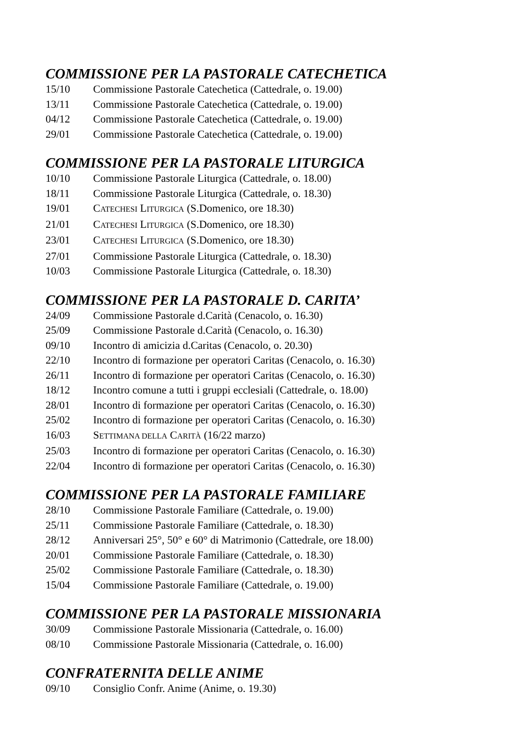COMMISSIONE PER LA PASTORALE CATECHETICA
15/10 Commissione Pastorale Catechetica (Cattedrale, o. 19.00)
13/11 Commissione Pastorale Catechetica (Cattedrale, o. 19.00)
04/12 Commissione Pastorale Catechetica (Cattedrale, o. 19.00)
29/01 Commissione Pastorale Catechetica (Cattedrale, o. 19.00)
COMMISSIONE PER LA PASTORALE LITURGICA
10/10 Commissione Pastorale Liturgica (Cattedrale, o. 18.00)
18/11 Commissione Pastorale Liturgica (Cattedrale, o. 18.30)
19/01 CATECHESI LITURGICA (S.Domenico, ore 18.30)
21/01 CATECHESI LITURGICA (S.Domenico, ore 18.30)
23/01 CATECHESI LITURGICA (S.Domenico, ore 18.30)
27/01 Commissione Pastorale Liturgica (Cattedrale, o. 18.30)
10/03 Commissione Pastorale Liturgica (Cattedrale, o. 18.30)
COMMISSIONE PER LA PASTORALE D. CARITA’
24/09 Commissione Pastorale d.Carità (Cenacolo, o. 16.30)
25/09 Commissione Pastorale d.Carità (Cenacolo, o. 16.30)
09/10 Incontro di amicizia d.Caritas (Cenacolo, o. 20.30)
22/10 Incontro di formazione per operatori Caritas (Cenacolo, o. 16.30)
26/11 Incontro di formazione per operatori Caritas (Cenacolo, o. 16.30)
18/12 Incontro comune a tutti i gruppi ecclesiali (Cattedrale, o. 18.00)
28/01 Incontro di formazione per operatori Caritas (Cenacolo, o. 16.30)
25/02 Incontro di formazione per operatori Caritas (Cenacolo, o. 16.30)
16/03 SETTIMANA DELLA CARITÀ (16/22 marzo)
25/03 Incontro di formazione per operatori Caritas (Cenacolo, o. 16.30)
22/04 Incontro di formazione per operatori Caritas (Cenacolo, o. 16.30)
COMMISSIONE PER LA PASTORALE FAMILIARE
28/10 Commissione Pastorale Familiare (Cattedrale, o. 19.00)
25/11 Commissione Pastorale Familiare (Cattedrale, o. 18.30)
28/12 Anniversari 25°, 50° e 60° di Matrimonio (Cattedrale, ore 18.00)
20/01 Commissione Pastorale Familiare (Cattedrale, o. 18.30)
25/02 Commissione Pastorale Familiare (Cattedrale, o. 18.30)
15/04 Commissione Pastorale Familiare (Cattedrale, o. 19.00)
COMMISSIONE PER LA PASTORALE MISSIONARIA
30/09 Commissione Pastorale Missionaria (Cattedrale, o. 16.00)
08/10 Commissione Pastorale Missionaria (Cattedrale, o. 16.00)
CONFRATERNITA DELLE ANIME
09/10 Consiglio Confr. Anime (Anime, o. 19.30)